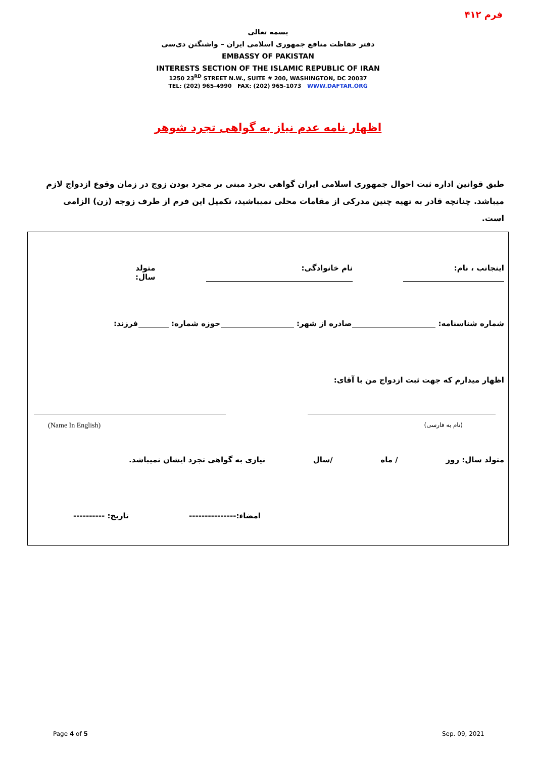فرم ۴۱۲
بسمه تعالی
دفتر حفاظت منافع جمهوری اسلامی ایران – واشنگتن دی‌سی
EMBASSY OF PAKISTAN
INTERESTS SECTION OF THE ISLAMIC REPUBLIC OF IRAN
1250 23<sup>RD</sup> STREET N.W., SUITE # 200, WASHINGTON, DC 20037
TEL: (202) 965-4990 FAX: (202) 965-1073 WWW.DAFTAR.ORG
اظهار نامه عدم نیاز به گواهی تجرد شوهر
طبق قوانین اداره ثبت احوال جمهوری اسلامی ایران گواهی تجرد مبنی بر مجرد بودن زوج در زمان وقوع ازدواج لازم میباشد. چنانچه قادر به تهیه چنین مدرکی از مقامات محلی نمیباشید، تکمیل این فرم از طرف زوجه (زن) الزامی است.
اینجانب ، نام: نام خانوادگی: متولد سال:
شماره شناسنامه: صادره از شهر: حوزه شماره: فرزند:
اظهار میدارم که جهت ثبت ازدواج من با آقای:
(Name In English) (نام به فارسی)
متولد سال: روز / ماه /سال نیازی به گواهی تجرد ایشان نمیباشد.
امضاء:--------------- تاریخ: ----------
Page 4 of 5 Sep. 09, 2021